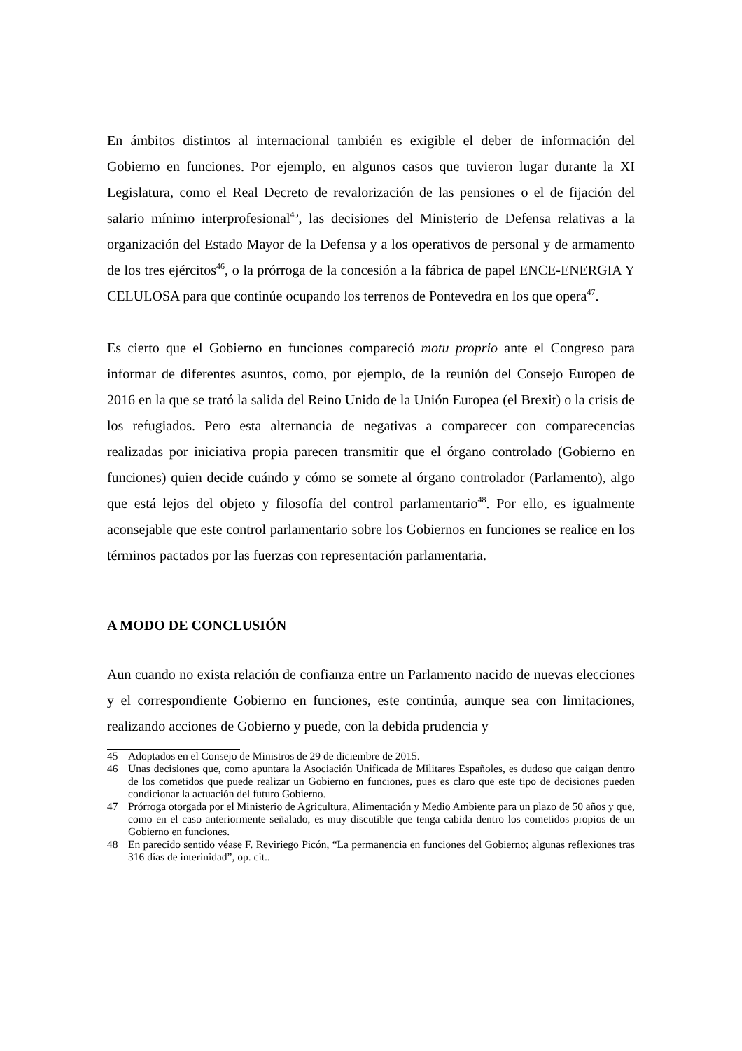En ámbitos distintos al internacional también es exigible el deber de información del Gobierno en funciones. Por ejemplo, en algunos casos que tuvieron lugar durante la XI Legislatura, como el Real Decreto de revalorización de las pensiones o el de fijación del salario mínimo interprofesional<sup>45</sup>, las decisiones del Ministerio de Defensa relativas a la organización del Estado Mayor de la Defensa y a los operativos de personal y de armamento de los tres ejércitos<sup>46</sup>, o la prórroga de la concesión a la fábrica de papel ENCE-ENERGIA Y CELULOSA para que continúe ocupando los terrenos de Pontevedra en los que opera<sup>47</sup>.
Es cierto que el Gobierno en funciones compareció motu proprio ante el Congreso para informar de diferentes asuntos, como, por ejemplo, de la reunión del Consejo Europeo de 2016 en la que se trató la salida del Reino Unido de la Unión Europea (el Brexit) o la crisis de los refugiados. Pero esta alternancia de negativas a comparecer con comparecencias realizadas por iniciativa propia parecen transmitir que el órgano controlado (Gobierno en funciones) quien decide cuándo y cómo se somete al órgano controlador (Parlamento), algo que está lejos del objeto y filosofía del control parlamentario<sup>48</sup>. Por ello, es igualmente aconsejable que este control parlamentario sobre los Gobiernos en funciones se realice en los términos pactados por las fuerzas con representación parlamentaria.
A MODO DE CONCLUSIÓN
Aun cuando no exista relación de confianza entre un Parlamento nacido de nuevas elecciones y el correspondiente Gobierno en funciones, este continúa, aunque sea con limitaciones, realizando acciones de Gobierno y puede, con la debida prudencia y
45 Adoptados en el Consejo de Ministros de 29 de diciembre de 2015.
46 Unas decisiones que, como apuntara la Asociación Unificada de Militares Españoles, es dudoso que caigan dentro de los cometidos que puede realizar un Gobierno en funciones, pues es claro que este tipo de decisiones pueden condicionar la actuación del futuro Gobierno.
47 Prórroga otorgada por el Ministerio de Agricultura, Alimentación y Medio Ambiente para un plazo de 50 años y que, como en el caso anteriormente señalado, es muy discutible que tenga cabida dentro los cometidos propios de un Gobierno en funciones.
48 En parecido sentido véase F. Reviriego Picón, “La permanencia en funciones del Gobierno; algunas reflexiones tras 316 días de interinidad”, op. cit..